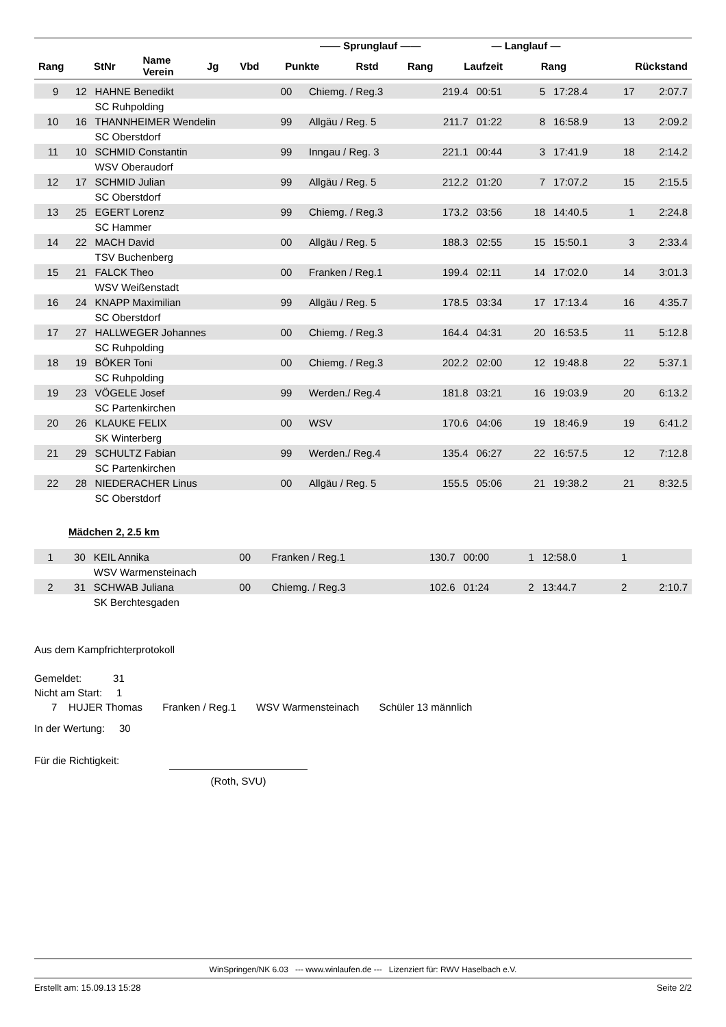| | | | | | —— Sprunglauf —— | | | — Langlauf — | | |
| --- | --- | --- | --- | --- | --- | --- | --- | --- | --- | --- |
| Rang | StNr | Name Verein | Jg | Vbd | Punkte | Rstd | Rang | Laufzeit | Rang | Rückstand |
| 9 | 12 | HAHNE Benedikt | 00 | Chiemg. / Reg.3 | 219.4 | 00:51 | 5 | 17:28.4 | 17 | 2:07.7 |
| | | SC Ruhpolding | | | | | | | | |
| 10 | 16 | THANNHEIMER Wendelin | 99 | Allgäu / Reg. 5 | 211.7 | 01:22 | 8 | 16:58.9 | 13 | 2:09.2 |
| | | SC Oberstdorf | | | | | | | | |
| 11 | 10 | SCHMID Constantin | 99 | Inngau / Reg. 3 | 221.1 | 00:44 | 3 | 17:41.9 | 18 | 2:14.2 |
| | | WSV Oberaudorf | | | | | | | | |
| 12 | 17 | SCHMID Julian | 99 | Allgäu / Reg. 5 | 212.2 | 01:20 | 7 | 17:07.2 | 15 | 2:15.5 |
| | | SC Oberstdorf | | | | | | | | |
| 13 | 25 | EGERT Lorenz | 99 | Chiemg. / Reg.3 | 173.2 | 03:56 | 18 | 14:40.5 | 1 | 2:24.8 |
| | | SC Hammer | | | | | | | | |
| 14 | 22 | MACH David | 00 | Allgäu / Reg. 5 | 188.3 | 02:55 | 15 | 15:50.1 | 3 | 2:33.4 |
| | | TSV Buchenberg | | | | | | | | |
| 15 | 21 | FALCK Theo | 00 | Franken / Reg.1 | 199.4 | 02:11 | 14 | 17:02.0 | 14 | 3:01.3 |
| | | WSV Weißenstadt | | | | | | | | |
| 16 | 24 | KNAPP Maximilian | 99 | Allgäu / Reg. 5 | 178.5 | 03:34 | 17 | 17:13.4 | 16 | 4:35.7 |
| | | SC Oberstdorf | | | | | | | | |
| 17 | 27 | HALLWEGER Johannes | 00 | Chiemg. / Reg.3 | 164.4 | 04:31 | 20 | 16:53.5 | 11 | 5:12.8 |
| | | SC Ruhpolding | | | | | | | | |
| 18 | 19 | BÖKER Toni | 00 | Chiemg. / Reg.3 | 202.2 | 02:00 | 12 | 19:48.8 | 22 | 5:37.1 |
| | | SC Ruhpolding | | | | | | | | |
| 19 | 23 | VÖGELE Josef | 99 | Werden./ Reg.4 | 181.8 | 03:21 | 16 | 19:03.9 | 20 | 6:13.2 |
| | | SC Partenkirchen | | | | | | | | |
| 20 | 26 | KLAUKE FELIX | 00 | WSV | 170.6 | 04:06 | 19 | 18:46.9 | 19 | 6:41.2 |
| | | SK Winterberg | | | | | | | | |
| 21 | 29 | SCHULTZ Fabian | 99 | Werden./ Reg.4 | 135.4 | 06:27 | 22 | 16:57.5 | 12 | 7:12.8 |
| | | SC Partenkirchen | | | | | | | | |
| 22 | 28 | NIEDERACHER Linus | 00 | Allgäu / Reg. 5 | 155.5 | 05:06 | 21 | 19:38.2 | 21 | 8:32.5 |
| | | SC Oberstdorf | | | | | | | | |
Mädchen 2, 2.5 km
| 1 | 30 | KEIL Annika | 00 | Franken / Reg.1 | 130.7 | 00:00 | 1 | 12:58.0 | 1 | |
| | | WSV Warmensteinach | | | | | | | | |
| 2 | 31 | SCHWAB Juliana | 00 | Chiemg. / Reg.3 | 102.6 | 01:24 | 2 | 13:44.7 | 2 | 2:10.7 |
| | | SK Berchtesgaden | | | | | | | | |
Aus dem Kampfrichterprotokoll
Gemeldet: 31
Nicht am Start: 1
7 HUJER Thomas Franken / Reg.1 WSV Warmensteinach Schüler 13 männlich
In der Wertung: 30
Für die Richtigkeit:
(Roth, SVU)
WinSpringen/NK 6.03 --- www.winlaufen.de --- Lizenziert für: RWV Haselbach e.V.
Erstellt am: 15.09.13 15:28 Seite 2/2